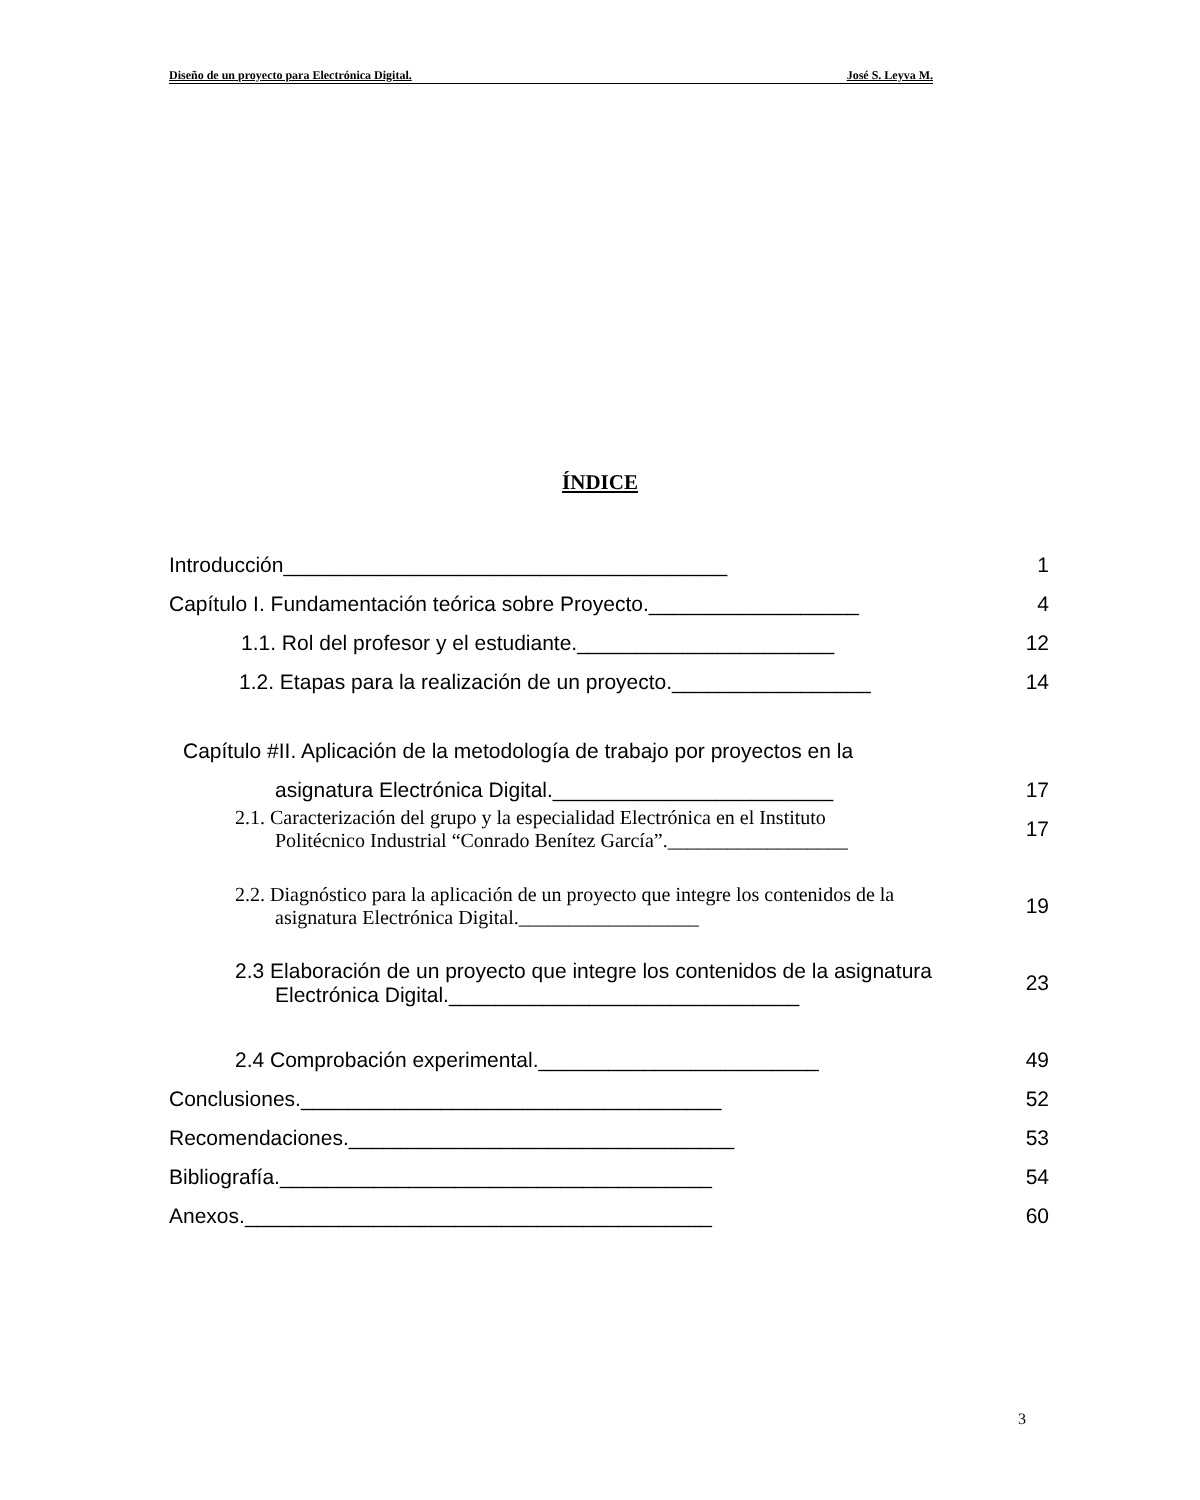Diseño de un proyecto para Electrónica Digital. José S. Leyva M.
ÍNDICE
Introducción______________________________________ 1
Capítulo I. Fundamentación teórica sobre Proyecto.__________________ 4
1.1. Rol del profesor y el estudiante.______________________ 12
1.2. Etapas para la realización de un proyecto._________________ 14
Capítulo #II. Aplicación de la metodología de trabajo por proyectos en la
asignatura Electrónica Digital.________________________ 17
2.1. Caracterización del grupo y la especialidad Electrónica en el Instituto
Politécnico Industrial “Conrado Benítez García”.__________________ 17
2.2. Diagnóstico para la aplicación de un proyecto que integre los contenidos de la
asignatura Electrónica Digital.__________________ 19
2.3 Elaboración de un proyecto que integre los contenidos de la asignatura
Electrónica Digital.______________________________ 23
2.4 Comprobación experimental.________________________ 49
Conclusiones.____________________________________ 52
Recomendaciones._________________________________ 53
Bibliografía._____________________________________ 54
Anexos.________________________________________ 60
3